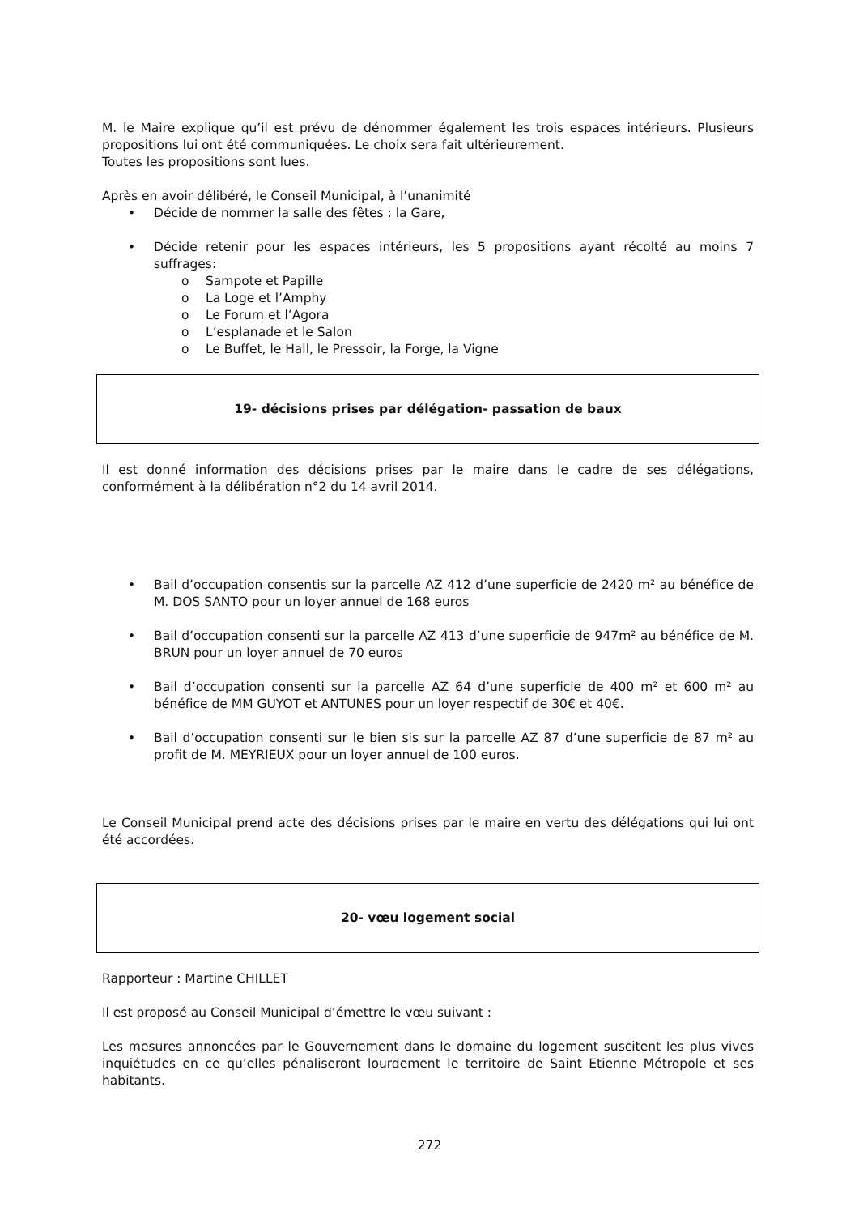M. le Maire explique qu’il est prévu de dénommer également les trois espaces intérieurs. Plusieurs propositions lui ont été communiquées. Le choix sera fait ultérieurement.
Toutes les propositions sont lues.
Après en avoir délibéré, le Conseil Municipal, à l’unanimité
• Décide de nommer la salle des fêtes : la Gare,
• Décide retenir pour les espaces intérieurs, les 5 propositions ayant récolté au moins 7 suffrages:
o Sampote et Papille
o La Loge et l’Amphy
o Le Forum et l’Agora
o L’esplanade et le Salon
o Le Buffet, le Hall, le Pressoir, la Forge, la Vigne
19- décisions prises par délégation- passation de baux
Il est donné information des décisions prises par le maire dans le cadre de ses délégations, conformément à la délibération n°2 du 14 avril 2014.
• Bail d’occupation consentis sur la parcelle AZ 412 d’une superficie de 2420 m² au bénéfice de M. DOS SANTO pour un loyer annuel de 168 euros
• Bail d’occupation consenti sur la parcelle AZ 413 d’une superficie de 947m² au bénéfice de M. BRUN pour un loyer annuel de 70 euros
• Bail d’occupation consenti sur la parcelle AZ 64 d’une superficie de 400 m² et 600 m² au bénéfice de MM GUYOT et ANTUNES pour un loyer respectif de 30€ et 40€.
• Bail d’occupation consenti sur le bien sis sur la parcelle AZ 87 d’une superficie de 87 m² au profit de M. MEYRIEUX pour un loyer annuel de 100 euros.
Le Conseil Municipal prend acte des décisions prises par le maire en vertu des délégations qui lui ont été accordées.
20- vœu logement social
Rapporteur : Martine CHILLET
Il est proposé au Conseil Municipal d’émettre le vœu suivant :
Les mesures annoncées par le Gouvernement dans le domaine du logement suscitent les plus vives inquiétudes en ce qu’elles pénaliseront lourdement le territoire de Saint Etienne Métropole et ses habitants.
272